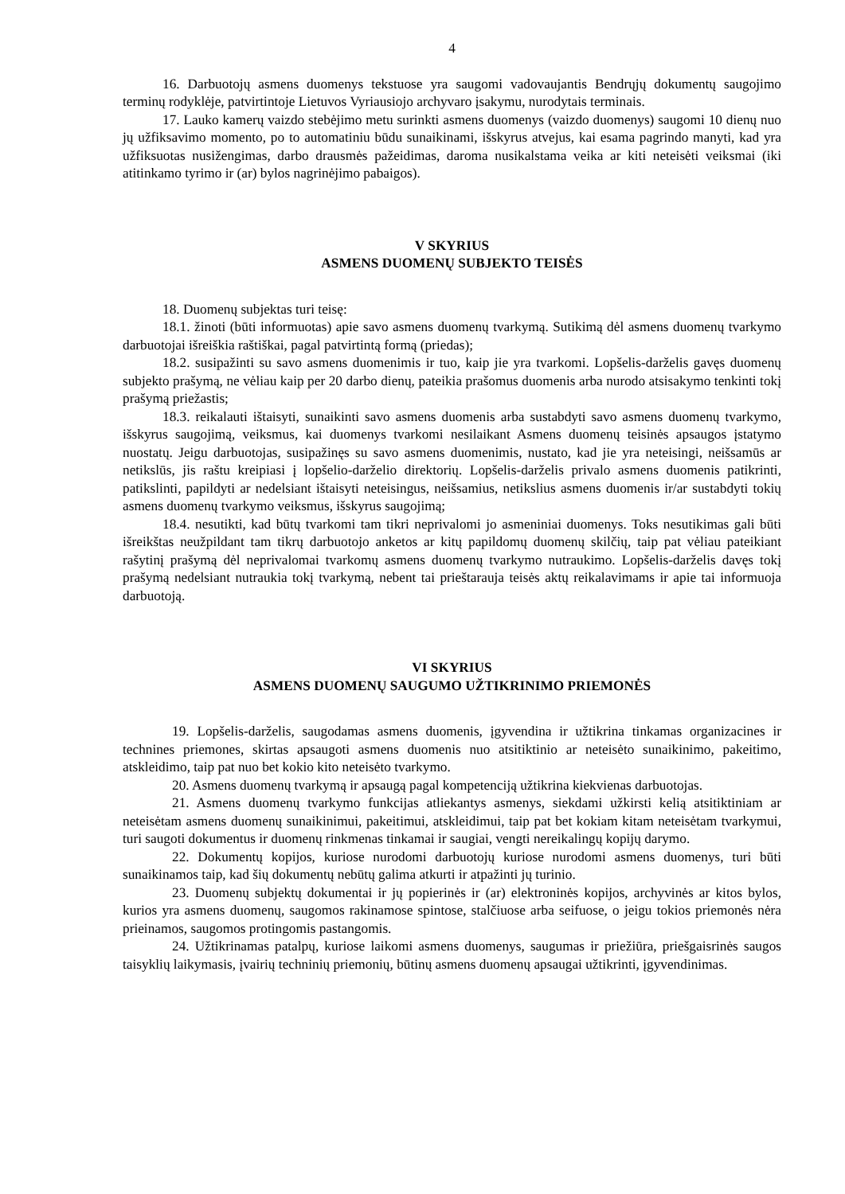4
16. Darbuotojų asmens duomenys tekstuose yra saugomi vadovaujantis Bendrųjų dokumentų saugojimo terminų rodyklėje, patvirtintoje Lietuvos Vyriausiojo archyvaro įsakymu, nurodytais terminais.
17. Lauko kamerų vaizdo stebėjimo metu surinkti asmens duomenys (vaizdo duomenys) saugomi 10 dienų nuo jų užfiksavimo momento, po to automatiniu būdu sunaikinami, išskyrus atvejus, kai esama pagrindo manyti, kad yra užfiksuotas nusižengimas, darbo drausmės pažeidimas, daroma nusikalstama veika ar kiti neteisėti veiksmai (iki atitinkamo tyrimo ir (ar) bylos nagrinėjimo pabaigos).
V SKYRIUS
ASMENS DUOMENŲ SUBJEKTO TEISĖS
18. Duomenų subjektas turi teisę:
18.1. žinoti (būti informuotas) apie savo asmens duomenų tvarkymą. Sutikimą dėl asmens duomenų tvarkymo darbuotojai išreiškia raštiškai, pagal patvirtintą formą (priedas);
18.2. susipažinti su savo asmens duomenimis ir tuo, kaip jie yra tvarkomi. Lopšelis-darželis gavęs duomenų subjekto prašymą, ne vėliau kaip per 20 darbo dienų, pateikia prašomus duomenis arba nurodo atsisakymo tenkinti tokį prašymą priežastis;
18.3. reikalauti ištaisyti, sunaikinti savo asmens duomenis arba sustabdyti savo asmens duomenų tvarkymo, išskyrus saugojimą, veiksmus, kai duomenys tvarkomi nesilaikant Asmens duomenų teisinės apsaugos įstatymo nuostatų. Jeigu darbuotojas, susipažinęs su savo asmens duomenimis, nustato, kad jie yra neteisingi, neišsamūs ar netikslūs, jis raštu kreipiasi į lopšelio-darželio direktorių. Lopšelis-darželis privalo asmens duomenis patikrinti, patikslinti, papildyti ar nedelsiant ištaisyti neteisingus, neišsamius, netikslius asmens duomenis ir/ar sustabdyti tokių asmens duomenų tvarkymo veiksmus, išskyrus saugojimą;
18.4. nesutikti, kad būtų tvarkomi tam tikri neprivalomi jo asmeniniai duomenys. Toks nesutikimas gali būti išreikštas neužpildant tam tikrų darbuotojo anketos ar kitų papildomų duomenų skilčių, taip pat vėliau pateikiant rašytinį prašymą dėl neprivalomai tvarkomų asmens duomenų tvarkymo nutraukimo. Lopšelis-darželis davęs tokį prašymą nedelsiant nutraukia tokį tvarkymą, nebent tai prieštarauja teisės aktų reikalavimams ir apie tai informuoja darbuotoją.
VI SKYRIUS
ASMENS DUOMENŲ SAUGUMO UŽTIKRINIMO PRIEMONĖS
19. Lopšelis-darželis, saugodamas asmens duomenis, įgyvendina ir užtikrina tinkamas organizacines ir technines priemones, skirtas apsaugoti asmens duomenis nuo atsitiktinio ar neteisėto sunaikinimo, pakeitimo, atskleidimo, taip pat nuo bet kokio kito neteisėto tvarkymo.
20. Asmens duomenų tvarkymą ir apsaugą pagal kompetenciją užtikrina kiekvienas darbuotojas.
21. Asmens duomenų tvarkymo funkcijas atliekantys asmenys, siekdami užkirsti kelią atsitiktiniam ar neteisėtam asmens duomenų sunaikinimui, pakeitimui, atskleidimui, taip pat bet kokiam kitam neteisėtam tvarkymui, turi saugoti dokumentus ir duomenų rinkmenas tinkamai ir saugiai, vengti nereikalingų kopijų darymo.
22. Dokumentų kopijos, kuriose nurodomi darbuotojų kuriose nurodomi asmens duomenys, turi būti sunaikinamos taip, kad šių dokumentų nebūtų galima atkurti ir atpažinti jų turinio.
23. Duomenų subjektų dokumentai ir jų popierinės ir (ar) elektroninės kopijos, archyvinės ar kitos bylos, kurios yra asmens duomenų, saugomos rakinamose spintose, stalčiuose arba seifuose, o jeigu tokios priemonės nėra prieinamos, saugomos protingomis pastangomis.
24. Užtikrinamas patalpų, kuriose laikomi asmens duomenys, saugumas ir priežiūra, priešgaisrinės saugos taisyklių laikymasis, įvairių techninių priemonių, būtinų asmens duomenų apsaugai užtikrinti, įgyvendinimas.